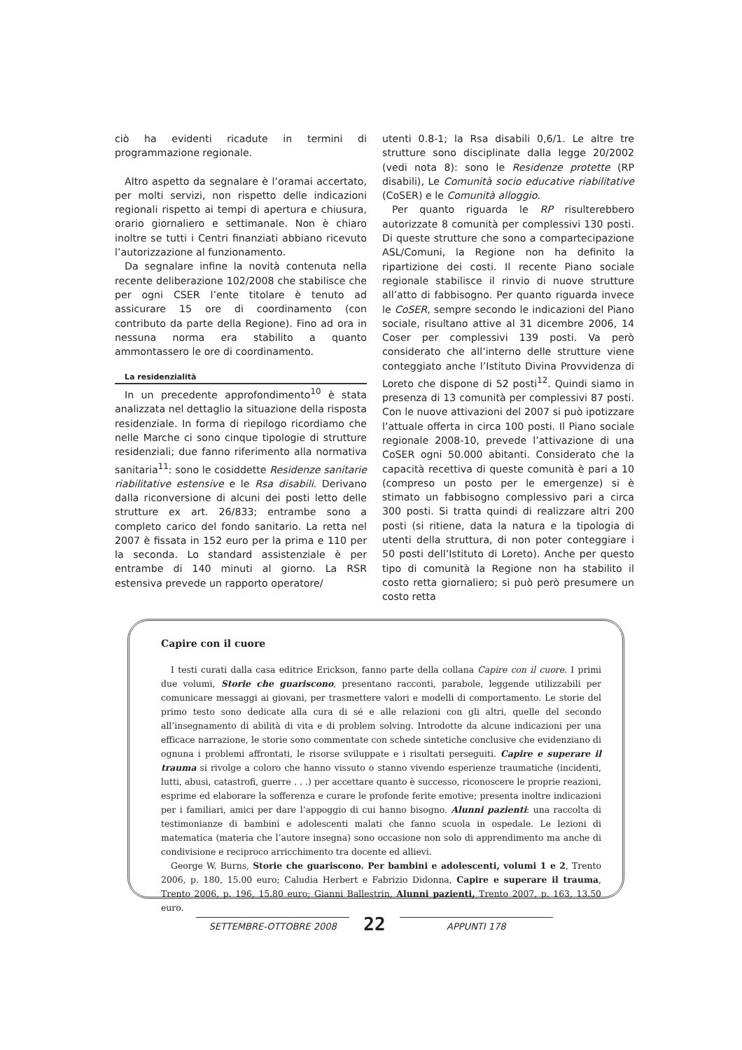ciò ha evidenti ricadute in termini di programmazione regionale.
Altro aspetto da segnalare è l’oramai accertato, per molti servizi, non rispetto delle indicazioni regionali rispetto ai tempi di apertura e chiusura, orario giornaliero e settimanale. Non è chiaro inoltre se tutti i Centri finanziati abbiano ricevuto l’autorizzazione al funzionamento.
Da segnalare infine la novità contenuta nella recente deliberazione 102/2008 che stabilisce che per ogni CSER l’ente titolare è tenuto ad assicurare 15 ore di coordinamento (con contributo da parte della Regione). Fino ad ora in nessuna norma era stabilito a quanto ammontassero le ore di coordinamento.
La residenzialità
In un precedente approfondimento<sup>10</sup> è stata analizzata nel dettaglio la situazione della risposta residenziale. In forma di riepilogo ricordiamo che nelle Marche ci sono cinque tipologie di strutture residenziali; due fanno riferimento alla normativa sanitaria<sup>11</sup>: sono le cosiddette Residenze sanitarie riabilitative estensive e le Rsa disabili. Derivano dalla riconversione di alcuni dei posti letto delle strutture ex art. 26/833; entrambe sono a completo carico del fondo sanitario. La retta nel 2007 è fissata in 152 euro per la prima e 110 per la seconda. Lo standard assistenziale è per entrambe di 140 minuti al giorno. La RSR estensiva prevede un rapporto operatore/
utenti 0.8-1; la Rsa disabili 0,6/1. Le altre tre strutture sono disciplinate dalla legge 20/2002 (vedi nota 8): sono le Residenze protette (RP disabili), Le Comunità socio educative riabilitative (CoSER) e le Comunità alloggio.
Per quanto riguarda le RP risulterebbero autorizzate 8 comunità per complessivi 130 posti. Di queste strutture che sono a compartecipazione ASL/Comuni, la Regione non ha definito la ripartizione dei costi. Il recente Piano sociale regionale stabilisce il rinvio di nuove strutture all’atto di fabbisogno. Per quanto riguarda invece le CoSER, sempre secondo le indicazioni del Piano sociale, risultano attive al 31 dicembre 2006, 14 Coser per complessivi 139 posti. Va però considerato che all’interno delle strutture viene conteggiato anche l’Istituto Divina Provvidenza di Loreto che dispone di 52 posti<sup>12</sup>. Quindi siamo in presenza di 13 comunità per complessivi 87 posti. Con le nuove attivazioni del 2007 si può ipotizzare l’attuale offerta in circa 100 posti. Il Piano sociale regionale 2008-10, prevede l’attivazione di una CoSER ogni 50.000 abitanti. Considerato che la capacità recettiva di queste comunità è pari a 10 (compreso un posto per le emergenze) si è stimato un fabbisogno complessivo pari a circa 300 posti. Si tratta quindi di realizzare altri 200 posti (si ritiene, data la natura e la tipologia di utenti della struttura, di non poter conteggiare i 50 posti dell’Istituto di Loreto). Anche per questo tipo di comunità la Regione non ha stabilito il costo retta giornaliero; si può però presumere un costo retta
Capire con il cuore
I testi curati dalla casa editrice Erickson, fanno parte della collana Capire con il cuore. I primi due volumi, Storie che guariscono, presentano racconti, parabole, leggende utilizzabili per comunicare messaggi ai giovani, per trasmettere valori e modelli di comportamento. Le storie del primo testo sono dedicate alla cura di sé e alle relazioni con gli altri, quelle del secondo all’insegnamento di abilità di vita e di problem solving. Introdotte da alcune indicazioni per una efficace narrazione, le storie sono commentate con schede sintetiche conclusive che evidenziano di ognuna i problemi affrontati, le risorse sviluppate e i risultati perseguiti. Capire e superare il trauma si rivolge a coloro che hanno vissuto o stanno vivendo esperienze traumatiche (incidenti, lutti, abusi, catastrofi, guerre . . .) per accettare quanto è successo, riconoscere le proprie reazioni, esprime ed elaborare la sofferenza e curare le profonde ferite emotive; presenta inoltre indicazioni per i familiari, amici per dare l’appoggio di cui hanno bisogno. Alunni pazienti: una raccolta di testimonianze di bambini e adolescenti malati che fanno scuola in ospedale. Le lezioni di matematica (materia che l’autore insegna) sono occasione non solo di apprendimento ma anche di condivisione e reciproco arricchimento tra docente ed allievi.
George W. Burns, Storie che guariscono. Per bambini e adolescenti, volumi 1 e 2, Trento 2006, p. 180, 15.00 euro; Caludia Herbert e Fabrizio Didonna, Capire e superare il trauma, Trento 2006, p. 196, 15.80 euro; Gianni Ballestrin, Alunni pazienti, Trento 2007, p. 163, 13.50 euro.
SETTEMBRE-OTTOBRE 2008 22 APPUNTI 178